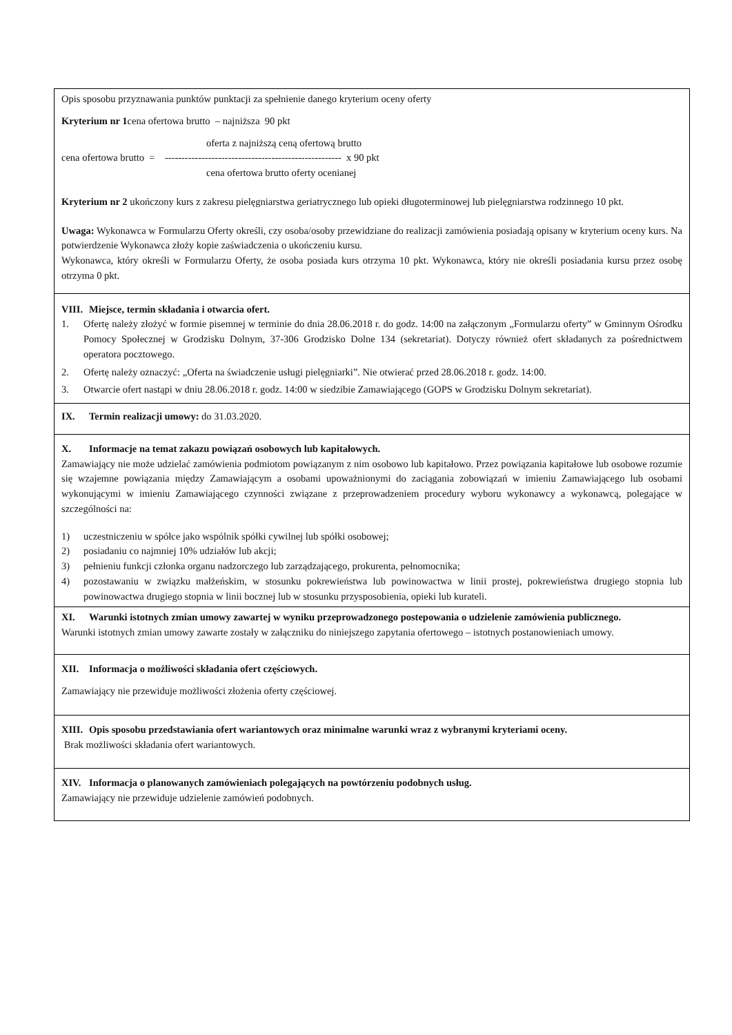Opis sposobu przyznawania punktów punktacji za spełnienie danego kryterium oceny oferty
Kryterium nr 1cena ofertowa brutto – najniższa 90 pkt
oferta z najniższą ceną ofertową brutto
cena ofertowa brutto = ----------------------------------------------------- x 90 pkt
cena ofertowa brutto oferty ocenianej
Kryterium nr 2 ukończony kurs z zakresu pielęgniarstwa geriatrycznego lub opieki długoterminowej lub pielęgniarstwa rodzinnego 10 pkt.
Uwaga: Wykonawca w Formularzu Oferty określi, czy osoba/osoby przewidziane do realizacji zamówienia posiadają opisany w kryterium oceny kurs. Na potwierdzenie Wykonawca złoży kopie zaświadczenia o ukończeniu kursu.
Wykonawca, który określi w Formularzu Oferty, że osoba posiada kurs otrzyma 10 pkt. Wykonawca, który nie określi posiadania kursu przez osobę otrzyma 0 pkt.
VIII. Miejsce, termin składania i otwarcia ofert.
1. Ofertę należy złożyć w formie pisemnej w terminie do dnia 28.06.2018 r. do godz. 14:00 na załączonym „Formularzu oferty” w Gminnym Ośrodku Pomocy Społecznej w Grodzisku Dolnym, 37-306 Grodzisko Dolne 134 (sekretariat). Dotyczy również ofert składanych za pośrednictwem operatora pocztowego.
2. Ofertę należy oznaczyć: „Oferta na świadczenie usługi pielęgniarki”. Nie otwierać przed 28.06.2018 r. godz. 14:00.
3. Otwarcie ofert nastąpi w dniu 28.06.2018 r. godz. 14:00 w siedzibie Zamawiającego (GOPS w Grodzisku Dolnym sekretariat).
IX. Termin realizacji umowy: do 31.03.2020.
X. Informacje na temat zakazu powiązań osobowych lub kapitałowych.
Zamawiający nie może udzielać zamówienia podmiotom powiązanym z nim osobowo lub kapitałowo. Przez powiązania kapitałowe lub osobowe rozumie się wzajemne powiązania między Zamawiającym a osobami upoważnionymi do zaciągania zobowiązań w imieniu Zamawiającego lub osobami wykonującymi w imieniu Zamawiającego czynności związane z przeprowadzeniem procedury wyboru wykonawcy a wykonawcą, polegające w szczególności na:
1) uczestniczeniu w spółce jako wspólnik spółki cywilnej lub spółki osobowej;
2) posiadaniu co najmniej 10% udziałów lub akcji;
3) pełnieniu funkcji członka organu nadzorczego lub zarządzającego, prokurenta, pełnomocnika;
4) pozostawaniu w związku małżeńskim, w stosunku pokrewieństwa lub powinowactwa w linii prostej, pokrewieństwa drugiego stopnia lub powinowactwa drugiego stopnia w linii bocznej lub w stosunku przysposobienia, opieki lub kurateli.
XI. Warunki istotnych zmian umowy zawartej w wyniku przeprowadzonego postepowania o udzielenie zamówienia publicznego.
Warunki istotnych zmian umowy zawarte zostały w załączniku do niniejszego zapytania ofertowego – istotnych postanowieniach umowy.
XII. Informacja o możliwości składania ofert częściowych.
Zamawiający nie przewiduje możliwości złożenia oferty częściowej.
XIII. Opis sposobu przedstawiania ofert wariantowych oraz minimalne warunki wraz z wybranymi kryteriami oceny.
Brak możliwości składania ofert wariantowych.
XIV. Informacja o planowanych zamówieniach polegających na powtórzeniu podobnych usług.
Zamawiający nie przewiduje udzielenie zamówień podobnych.